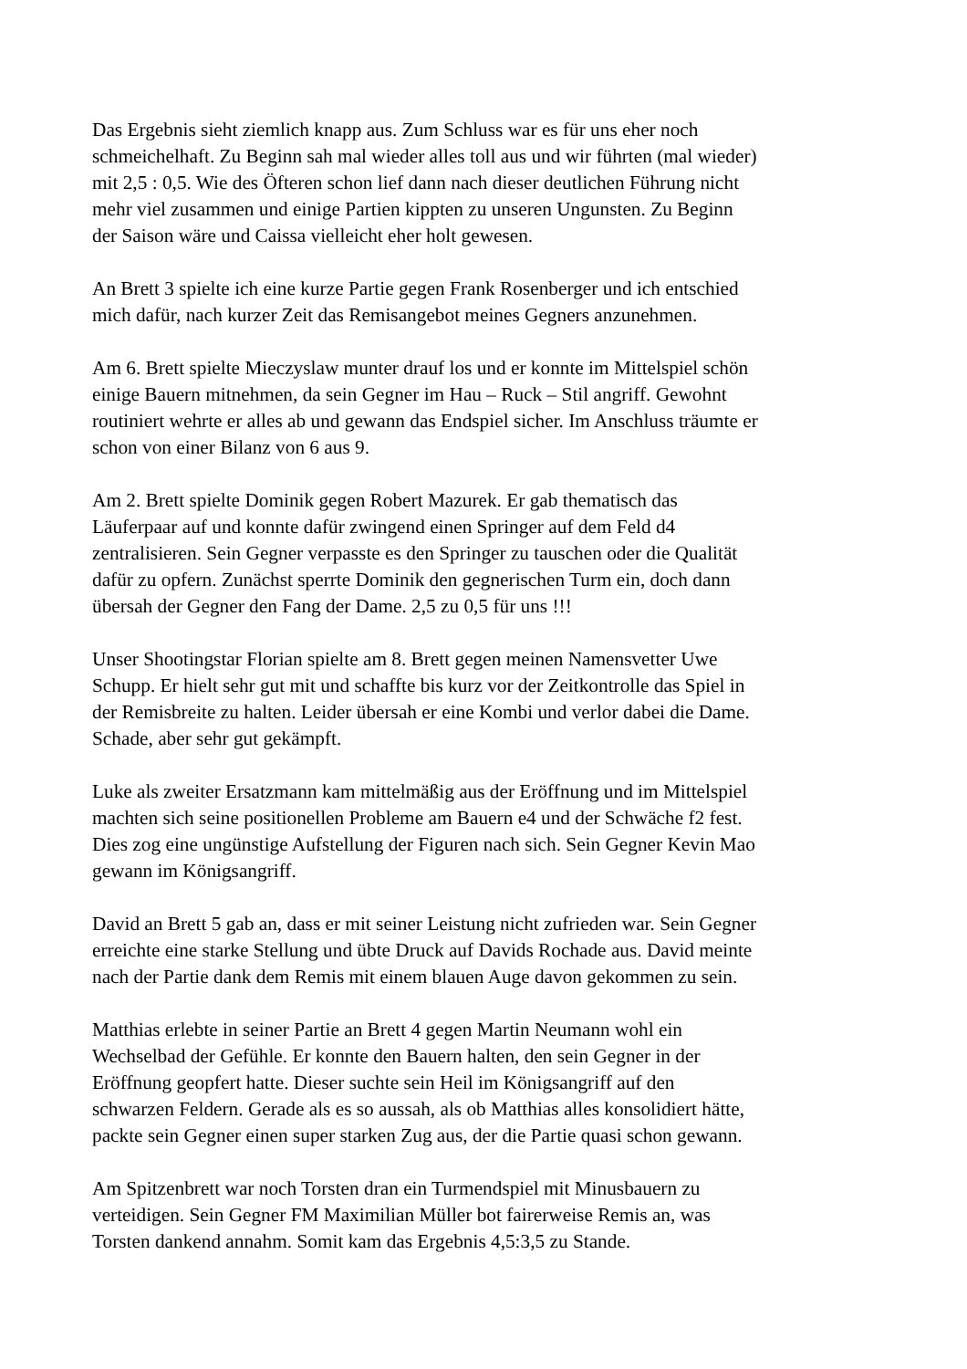Das Ergebnis sieht ziemlich knapp aus. Zum Schluss war es für uns eher noch
schmeichelhaft. Zu Beginn sah mal wieder alles toll aus und wir führten (mal wieder)
mit 2,5 : 0,5. Wie des Öfteren schon lief dann nach dieser deutlichen Führung nicht
mehr viel zusammen und einige Partien kippten zu unseren Ungunsten. Zu Beginn
der Saison wäre und Caissa vielleicht eher holt gewesen.
An Brett 3 spielte ich eine kurze Partie gegen Frank Rosenberger und ich entschied
mich dafür, nach kurzer Zeit das Remisangebot meines Gegners anzunehmen.
Am 6. Brett spielte Mieczyslaw munter drauf los und er konnte im Mittelspiel schön
einige Bauern mitnehmen, da sein Gegner im Hau – Ruck – Stil angriff. Gewohnt
routiniert wehrte er alles ab und gewann das Endspiel sicher. Im Anschluss träumte er
schon von einer Bilanz von 6 aus 9.
Am 2. Brett spielte Dominik gegen Robert Mazurek. Er gab thematisch das
Läuferpaar auf und konnte dafür zwingend einen Springer auf dem Feld d4
zentralisieren. Sein Gegner verpasste es den Springer zu tauschen oder die Qualität
dafür zu opfern. Zunächst sperrte Dominik den gegnerischen Turm ein, doch dann
übersah der Gegner den Fang der Dame. 2,5 zu 0,5 für uns !!!
Unser Shootingstar Florian spielte am 8. Brett gegen meinen Namensvetter Uwe
Schupp. Er hielt sehr gut mit und schaffte bis kurz vor der Zeitkontrolle das Spiel in
der Remisbreite zu halten. Leider übersah er eine Kombi und verlor dabei die Dame.
Schade, aber sehr gut gekämpft.
Luke als zweiter Ersatzmann kam mittelmäßig aus der Eröffnung und im Mittelspiel
machten sich seine positionellen Probleme am Bauern e4 und der Schwäche f2 fest.
Dies zog eine ungünstige Aufstellung der Figuren nach sich. Sein Gegner Kevin Mao
gewann im Königsangriff.
David an Brett 5 gab an, dass er mit seiner Leistung nicht zufrieden war. Sein Gegner
erreichte eine starke Stellung und übte Druck auf Davids Rochade aus. David meinte
nach der Partie dank dem Remis mit einem blauen Auge davon gekommen zu sein.
Matthias erlebte in seiner Partie an Brett 4 gegen Martin Neumann wohl ein
Wechselbad der Gefühle. Er konnte den Bauern halten, den sein Gegner in der
Eröffnung geopfert hatte. Dieser suchte sein Heil im Königsangriff auf den
schwarzen Feldern. Gerade als es so aussah, als ob Matthias alles konsolidiert hätte,
packte sein Gegner einen super starken Zug aus, der die Partie quasi schon gewann.
Am Spitzenbrett war noch Torsten dran ein Turmendspiel mit Minusbauern zu
verteidigen. Sein Gegner FM Maximilian Müller bot fairerweise Remis an, was
Torsten dankend annahm. Somit kam das Ergebnis 4,5:3,5 zu Stande.